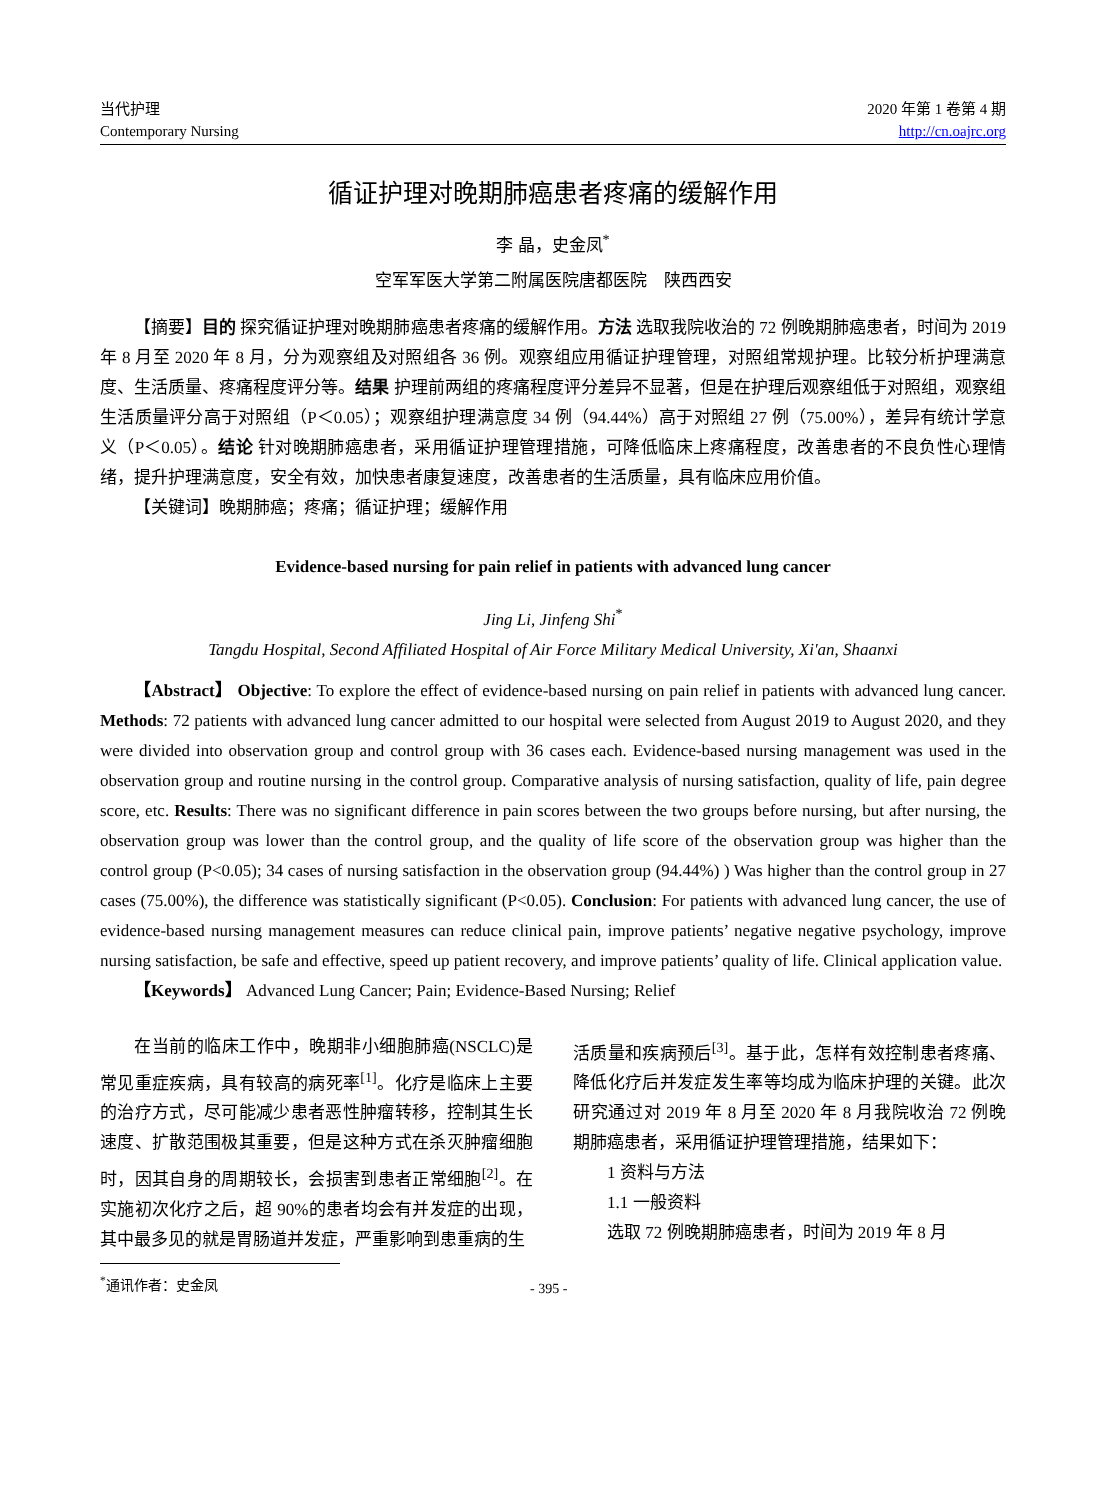当代护理
Contemporary Nursing
2020 年第 1 卷第 4 期
http://cn.oajrc.org
循证护理对晚期肺癌患者疼痛的缓解作用
李 晶，史金凤<sup>*</sup>
空军军医大学第二附属医院唐都医院　陕西西安
【摘要】目的 探究循证护理对晚期肺癌患者疼痛的缓解作用。方法 选取我院收治的 72 例晚期肺癌患者，时间为 2019 年 8 月至 2020 年 8 月，分为观察组及对照组各 36 例。观察组应用循证护理管理，对照组常规护理。比较分析护理满意度、生活质量、疼痛程度评分等。结果 护理前两组的疼痛程度评分差异不显著，但是在护理后观察组低于对照组，观察组生活质量评分高于对照组（P＜0.05）；观察组护理满意度 34 例（94.44%）高于对照组 27 例（75.00%），差异有统计学意义（P＜0.05）。结论 针对晚期肺癌患者，采用循证护理管理措施，可降低临床上疼痛程度，改善患者的不良负性心理情绪，提升护理满意度，安全有效，加快患者康复速度，改善患者的生活质量，具有临床应用价值。
【关键词】晚期肺癌；疼痛；循证护理；缓解作用
Evidence-based nursing for pain relief in patients with advanced lung cancer
Jing Li, Jinfeng Shi<sup>*</sup>
Tangdu Hospital, Second Affiliated Hospital of Air Force Military Medical University, Xi'an, Shaanxi
【Abstract】 Objective: To explore the effect of evidence-based nursing on pain relief in patients with advanced lung cancer. Methods: 72 patients with advanced lung cancer admitted to our hospital were selected from August 2019 to August 2020, and they were divided into observation group and control group with 36 cases each. Evidence-based nursing management was used in the observation group and routine nursing in the control group. Comparative analysis of nursing satisfaction, quality of life, pain degree score, etc. Results: There was no significant difference in pain scores between the two groups before nursing, but after nursing, the observation group was lower than the control group, and the quality of life score of the observation group was higher than the control group (P<0.05); 34 cases of nursing satisfaction in the observation group (94.44%) ) Was higher than the control group in 27 cases (75.00%), the difference was statistically significant (P<0.05). Conclusion: For patients with advanced lung cancer, the use of evidence-based nursing management measures can reduce clinical pain, improve patients’ negative negative psychology, improve nursing satisfaction, be safe and effective, speed up patient recovery, and improve patients’ quality of life. Clinical application value.
【Keywords】 Advanced Lung Cancer; Pain; Evidence-Based Nursing; Relief
在当前的临床工作中，晚期非小细胞肺癌(NSCLC)是常见重症疾病，具有较高的病死率<sup>[1]</sup>。化疗是临床上主要的治疗方式，尽可能减少患者恶性肿瘤转移，控制其生长速度、扩散范围极其重要，但是这种方式在杀灭肿瘤细胞时，因其自身的周期较长，会损害到患者正常细胞<sup>[2]</sup>。在实施初次化疗之后，超 90%的患者均会有并发症的出现，其中最多见的就是胃肠道并发症，严重影响到患重病的生
活质量和疾病预后<sup>[3]</sup>。基于此，怎样有效控制患者疼痛、降低化疗后并发症发生率等均成为临床护理的关键。此次研究通过对 2019 年 8 月至 2020 年 8 月我院收治 72 例晚期肺癌患者，采用循证护理管理措施，结果如下：
1 资料与方法
1.1 一般资料
选取 72 例晚期肺癌患者，时间为 2019 年 8 月
<sup>*</sup> 通讯作者：史金凤
- 395 -